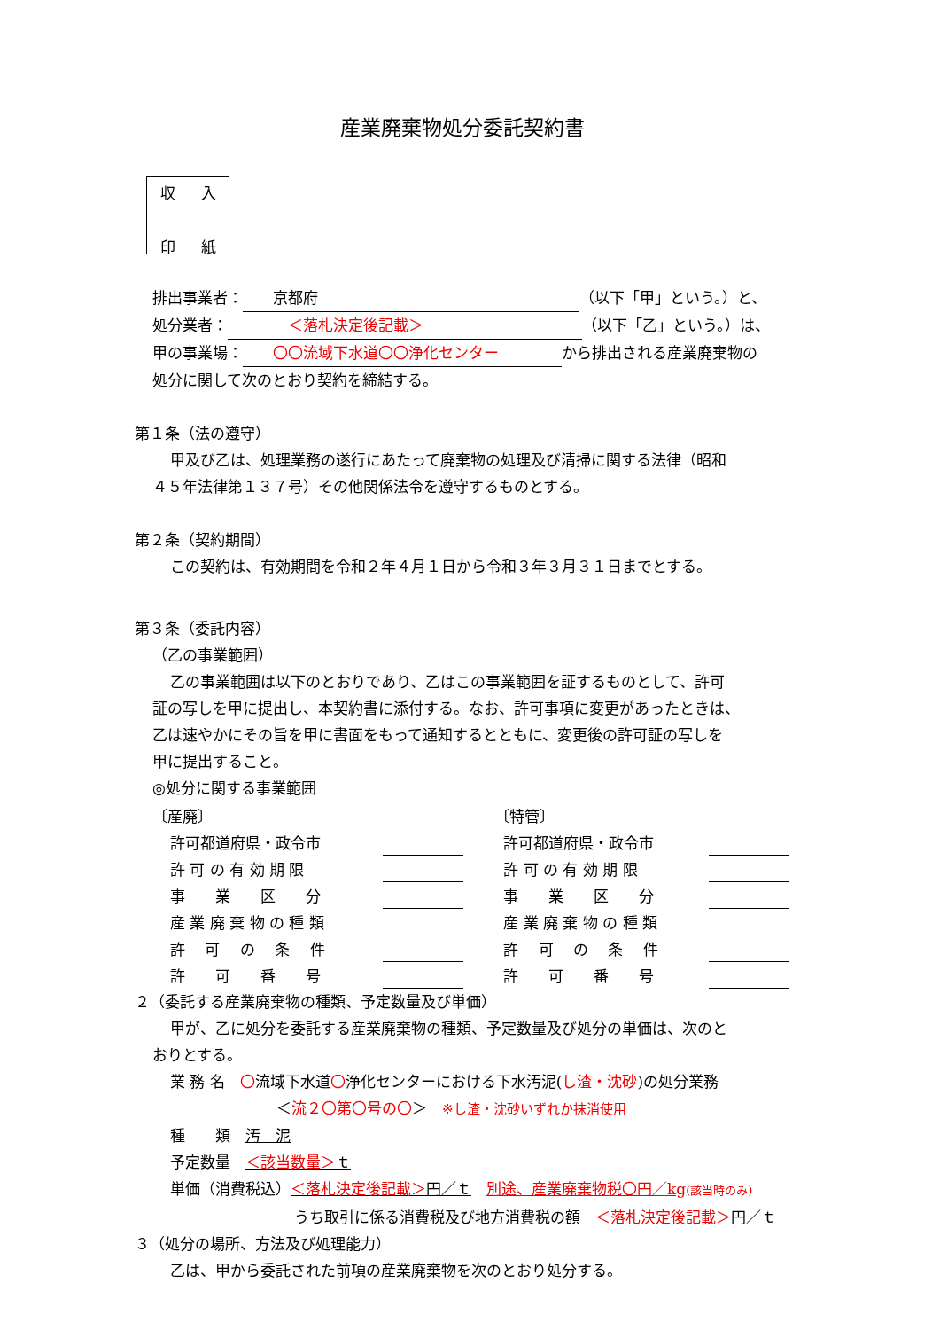産業廃棄物処分委託契約書
収 入
印 紙
排出事業者：　　京都府 （以下「甲」という。）と、
処分業者：　　　　＜落札決定後記載＞ （以下「乙」という。）は、
甲の事業場：　　〇〇流域下水道〇〇浄化センター から排出される産業廃棄物の
処分に関して次のとおり契約を締結する。
第１条（法の遵守）
甲及び乙は、処理業務の遂行にあたって廃棄物の処理及び清掃に関する法律（昭和
４５年法律第１３７号）その他関係法令を遵守するものとする。
第２条（契約期間）
この契約は、有効期間を令和２年４月１日から令和３年３月３１日までとする。
第３条（委託内容）
（乙の事業範囲）
乙の事業範囲は以下のとおりであり、乙はこの事業範囲を証するものとして、許可
証の写しを甲に提出し、本契約書に添付する。なお、許可事項に変更があったときは、
乙は速やかにその旨を甲に書面をもって通知するとともに、変更後の許可証の写しを
甲に提出すること。
◎処分に関する事業範囲
| 〔産廃〕 | | | 〔特管〕 | |
| 許可都道府県・政令市 | | | 許可都道府県・政令市 | |
| 許 可 の 有 効 期 限 | | | 許 可 の 有 効 期 限 | |
| 事 業 区 分 | | | 事 業 区 分 | |
| 産 業 廃 棄 物 の 種 類 | | | 産 業 廃 棄 物 の 種 類 | |
| 許 可 の 条 件 | | | 許 可 の 条 件 | |
| 許 可 番 号 | | | 許 可 番 号 | |
２（委託する産業廃棄物の種類、予定数量及び単価）
甲が、乙に処分を委託する産業廃棄物の種類、予定数量及び処分の単価は、次のと
おりとする。
業 務 名　〇流域下水道〇浄化センターにおける下水汚泥(し渣・沈砂)の処分業務
＜流２〇第〇号の〇＞　※し渣・沈砂いずれか抹消使用
種　　類　汚　泥
予定数量　＜該当数量＞ｔ
単価（消費税込）＜落札決定後記載＞円／ｔ　別途、産業廃棄物税〇円／kg(該当時のみ)
うち取引に係る消費税及び地方消費税の額　＜落札決定後記載＞円／ｔ
３（処分の場所、方法及び処理能力）
乙は、甲から委託された前項の産業廃棄物を次のとおり処分する。